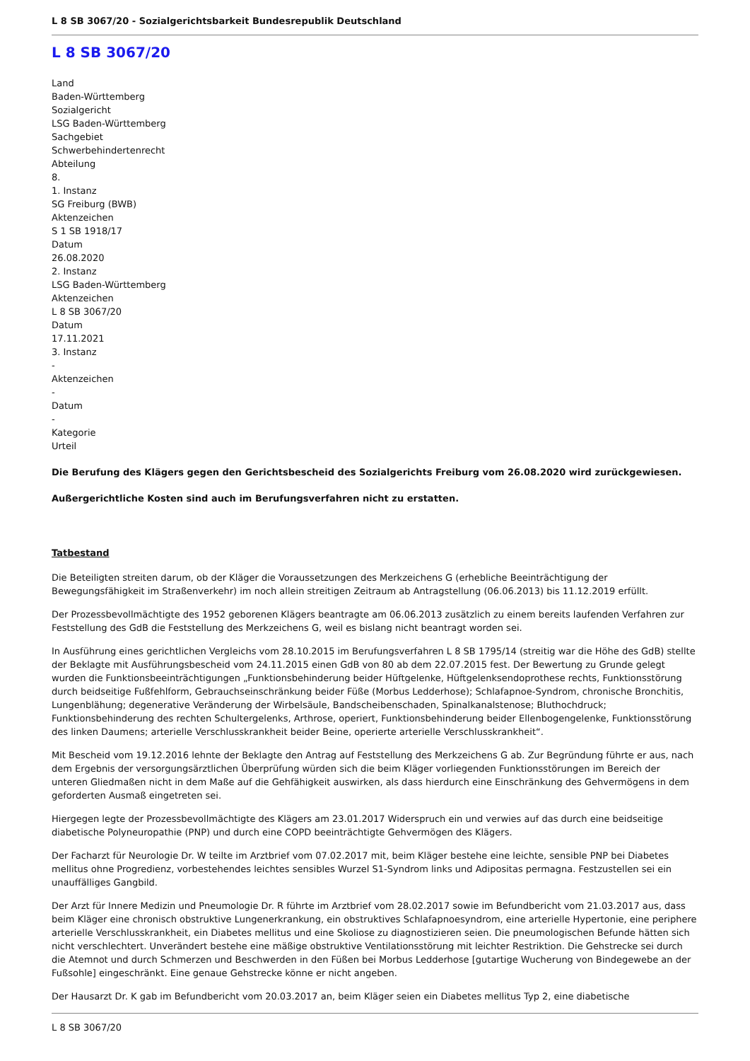L 8 SB 3067/20 - Sozialgerichtsbarkeit Bundesrepublik Deutschland
L 8 SB 3067/20
Land
Baden-Württemberg
Sozialgericht
LSG Baden-Württemberg
Sachgebiet
Schwerbehindertenrecht
Abteilung
8.
1. Instanz
SG Freiburg (BWB)
Aktenzeichen
S 1 SB 1918/17
Datum
26.08.2020
2. Instanz
LSG Baden-Württemberg
Aktenzeichen
L 8 SB 3067/20
Datum
17.11.2021
3. Instanz
-
Aktenzeichen
-
Datum
-
Kategorie
Urteil
Die Berufung des Klägers gegen den Gerichtsbescheid des Sozialgerichts Freiburg vom 26.08.2020 wird zurückgewiesen.
Außergerichtliche Kosten sind auch im Berufungsverfahren nicht zu erstatten.
Tatbestand
Die Beteiligten streiten darum, ob der Kläger die Voraussetzungen des Merkzeichens G (erhebliche Beeinträchtigung der Bewegungsfähigkeit im Straßenverkehr) im noch allein streitigen Zeitraum ab Antragstellung (06.06.2013) bis 11.12.2019 erfüllt.
Der Prozessbevollmächtigte des 1952 geborenen Klägers beantragte am 06.06.2013 zusätzlich zu einem bereits laufenden Verfahren zur Feststellung des GdB die Feststellung des Merkzeichens G, weil es bislang nicht beantragt worden sei.
In Ausführung eines gerichtlichen Vergleichs vom 28.10.2015 im Berufungsverfahren L 8 SB 1795/14 (streitig war die Höhe des GdB) stellte der Beklagte mit Ausführungsbescheid vom 24.11.2015 einen GdB von 80 ab dem 22.07.2015 fest. Der Bewertung zu Grunde gelegt wurden die Funktionsbeeinträchtigungen „Funktionsbehinderung beider Hüftgelenke, Hüftgelenksendoprothese rechts, Funktionsstörung durch beidseitige Fußfehlform, Gebrauchseinschränkung beider Füße (Morbus Ledderhose); Schlafapnoe-Syndrom, chronische Bronchitis, Lungenblähung; degenerative Veränderung der Wirbelsäule, Bandscheibenschaden, Spinalkanalstenose; Bluthochdruck; Funktionsbehinderung des rechten Schultergelenks, Arthrose, operiert, Funktionsbehinderung beider Ellenbogengelenke, Funktionsstörung des linken Daumens; arterielle Verschlusskrankheit beider Beine, operierte arterielle Verschlusskrankheit“.
Mit Bescheid vom 19.12.2016 lehnte der Beklagte den Antrag auf Feststellung des Merkzeichens G ab. Zur Begründung führte er aus, nach dem Ergebnis der versorgungsärztlichen Überprüfung würden sich die beim Kläger vorliegenden Funktionsstörungen im Bereich der unteren Gliedmaßen nicht in dem Maße auf die Gehfähigkeit auswirken, als dass hierdurch eine Einschränkung des Gehvermögens in dem geforderten Ausmaß eingetreten sei.
Hiergegen legte der Prozessbevollmächtigte des Klägers am 23.01.2017 Widerspruch ein und verwies auf das durch eine beidseitige diabetische Polyneuropathie (PNP) und durch eine COPD beeinträchtigte Gehvermögen des Klägers.
Der Facharzt für Neurologie Dr. W teilte im Arztbrief vom 07.02.2017 mit, beim Kläger bestehe eine leichte, sensible PNP bei Diabetes mellitus ohne Progredienz, vorbestehendes leichtes sensibles Wurzel S1-Syndrom links und Adipositas permagna. Festzustellen sei ein unauffälliges Gangbild.
Der Arzt für Innere Medizin und Pneumologie Dr. R führte im Arztbrief vom 28.02.2017 sowie im Befundbericht vom 21.03.2017 aus, dass beim Kläger eine chronisch obstruktive Lungenerkrankung, ein obstruktives Schlafapnoesyndrom, eine arterielle Hypertonie, eine periphere arterielle Verschlusskrankheit, ein Diabetes mellitus und eine Skoliose zu diagnostizieren seien. Die pneumologischen Befunde hätten sich nicht verschlechtert. Unverändert bestehe eine mäßige obstruktive Ventilationsstörung mit leichter Restriktion. Die Gehstrecke sei durch die Atemnot und durch Schmerzen und Beschwerden in den Füßen bei Morbus Ledderhose [gutartige Wucherung von Bindegewebe an der Fußsohle] eingeschränkt. Eine genaue Gehstrecke könne er nicht angeben.
Der Hausarzt Dr. K gab im Befundbericht vom 20.03.2017 an, beim Kläger seien ein Diabetes mellitus Typ 2, eine diabetische
L 8 SB 3067/20